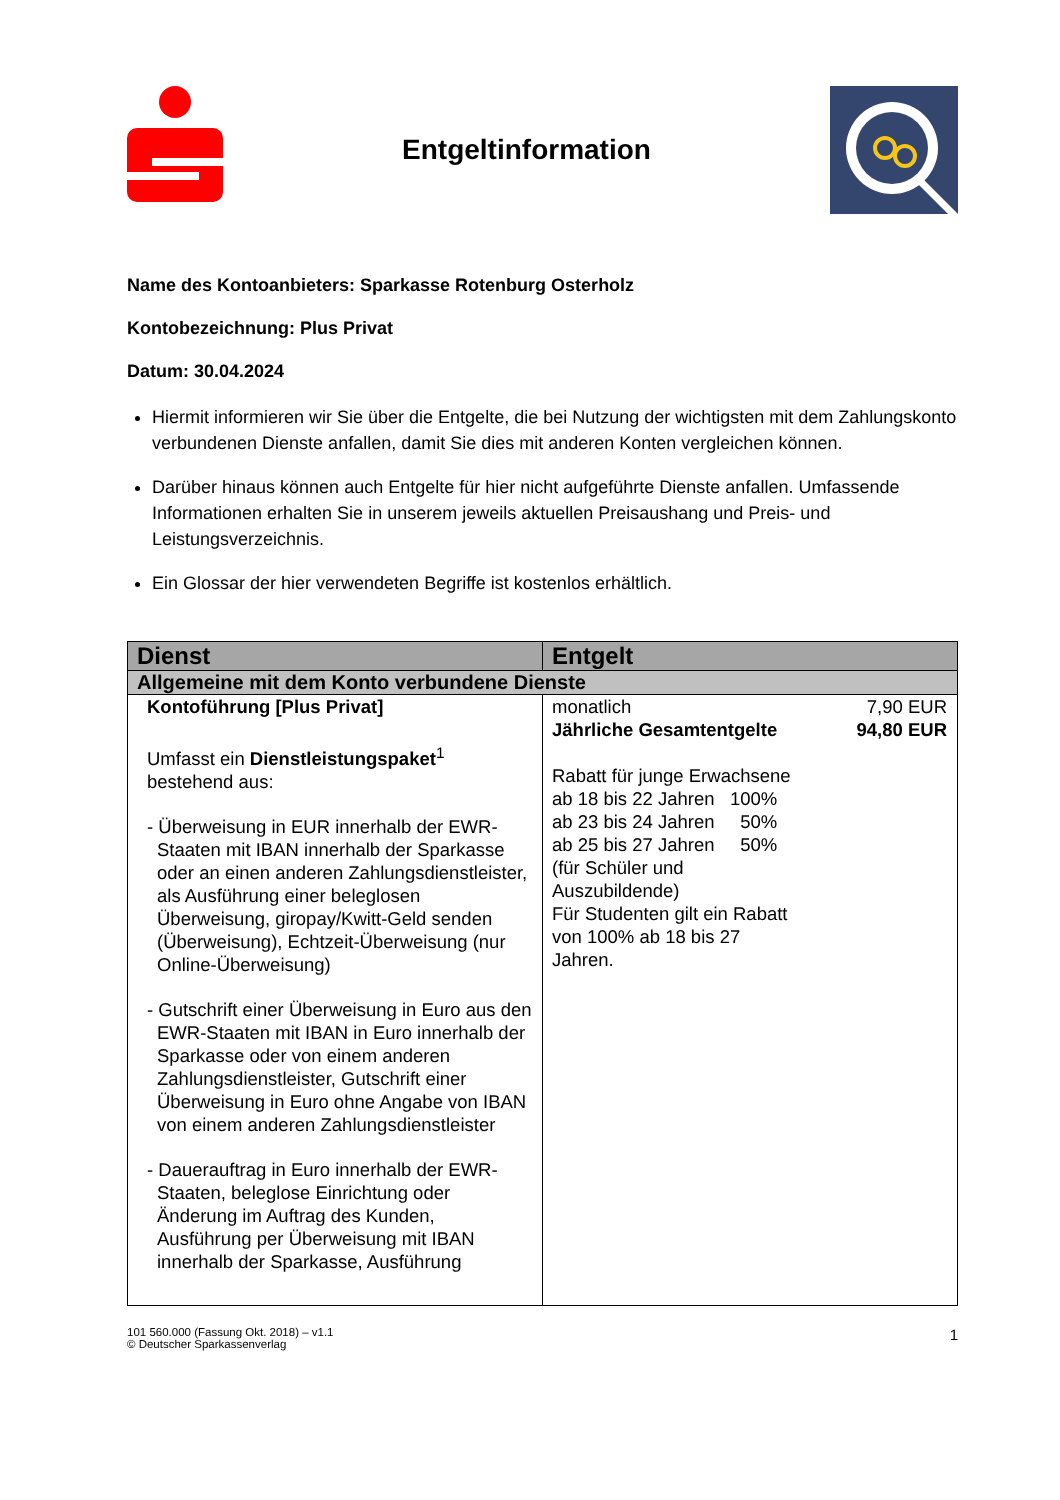Entgeltinformation
Name des Kontoanbieters: Sparkasse Rotenburg Osterholz
Kontobezeichnung: Plus Privat
Datum: 30.04.2024
Hiermit informieren wir Sie über die Entgelte, die bei Nutzung der wichtigsten mit dem Zahlungskonto verbundenen Dienste anfallen, damit Sie dies mit anderen Konten vergleichen können.
Darüber hinaus können auch Entgelte für hier nicht aufgeführte Dienste anfallen. Umfassende Informationen erhalten Sie in unserem jeweils aktuellen Preisaushang und Preis- und Leistungsverzeichnis.
Ein Glossar der hier verwendeten Begriffe ist kostenlos erhältlich.
| Dienst | Entgelt |
| --- | --- |
| Allgemeine mit dem Konto verbundene Dienste | |
| Kontoführung [Plus Privat] Umfasst ein Dienstleistungspaket<sup>1</sup> bestehend aus: - Überweisung in EUR innerhalb der EWR-Staaten mit IBAN innerhalb der Sparkasse oder an einen anderen Zahlungsdienstleister, als Ausführung einer beleglosen Überweisung, giropay/Kwitt-Geld senden (Überweisung), Echtzeit-Überweisung (nur Online-Überweisung) - Gutschrift einer Überweisung in Euro aus den EWR-Staaten mit IBAN in Euro innerhalb der Sparkasse oder von einem anderen Zahlungsdienstleister, Gutschrift einer Überweisung in Euro ohne Angabe von IBAN von einem anderen Zahlungsdienstleister - Dauerauftrag in Euro innerhalb der EWR-Staaten, beleglose Einrichtung oder Änderung im Auftrag des Kunden, Ausführung per Überweisung mit IBAN innerhalb der Sparkasse, Ausführung | monatlich 7,90 EUR Jährliche Gesamtentgelte 94,80 EUR Rabatt für junge Erwachsene ab 18 bis 22 Jahren 100% ab 23 bis 24 Jahren 50% ab 25 bis 27 Jahren 50% (für Schüler und Auszubildende) Für Studenten gilt ein Rabatt von 100% ab 18 bis 27 Jahren. |
101 560.000 (Fassung Okt. 2018) – v1.1
© Deutscher Sparkassenverlag
1